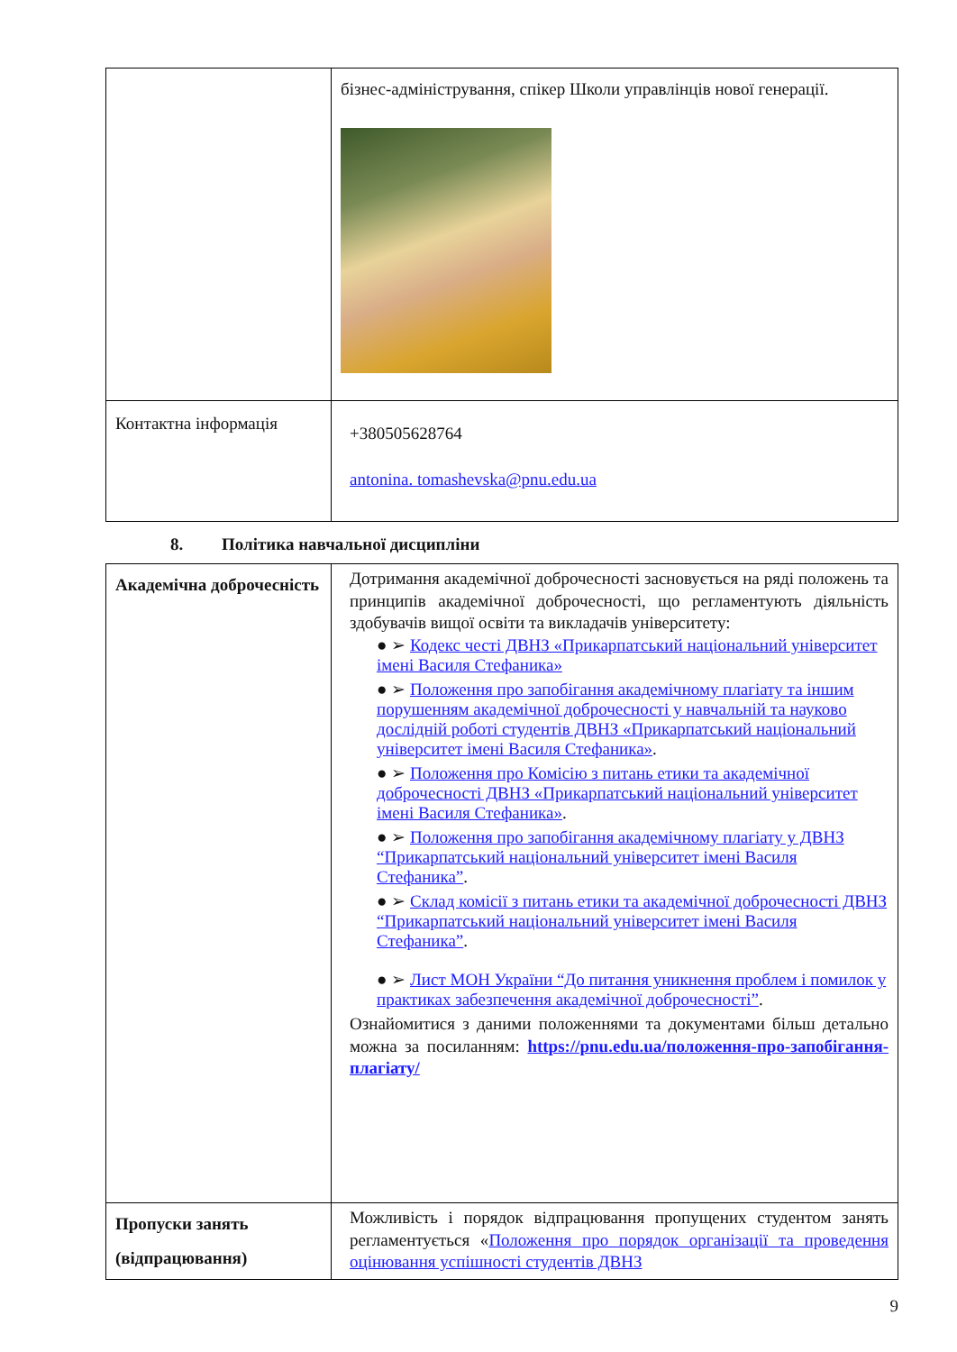| | бізнес-адміністрування, спікер Школи управлінців нової генерації. |
| Контактна інформація | +380505628764 antonina. tomashevska@pnu.edu.ua |
8. Політика навчальної дисципліни
| Академічна доброчесність | Дотримання академічної доброчесності засновується на ряді положень та принципів академічної доброчесності, що регламентують діяльність здобувачів вищої освіти та викладачів університету: ● ➢ Кодекс честі ДВНЗ «Прикарпатський національний університет імені Василя Стефаника» ● ➢ Положення про запобігання академічному плагіату та іншим порушенням академічної доброчесності у навчальній та науково дослідній роботі студентів ДВНЗ «Прикарпатський національний університет імені Василя Стефаника» . ● ➢ Положення про Комісію з питань етики та академічної доброчесності ДВНЗ «Прикарпатський національний університет імені Василя Стефаника» . ● ➢ Положення про запобігання академічному плагіату у ДВНЗ “Прикарпатський національний університет імені Василя Стефаника” . ● ➢ Склад комісії з питань етики та академічної доброчесності ДВНЗ “Прикарпатський національний університет імені Василя Стефаника” . ● ➢ Лист МОН України “До питання уникнення проблем і помилок у практиках забезпечення академічної доброчесності” . Ознайомитися з даними положеннями та документами більш детально можна за посиланням: https://pnu.edu.ua/положення-про-запобігання-плагіату/ |
| Пропуски занять (відпрацювання) | Можливість і порядок відпрацювання пропущених студентом занять регламентується « Положення про порядок організації та проведення оцінювання успішності студентів ДВНЗ |
9